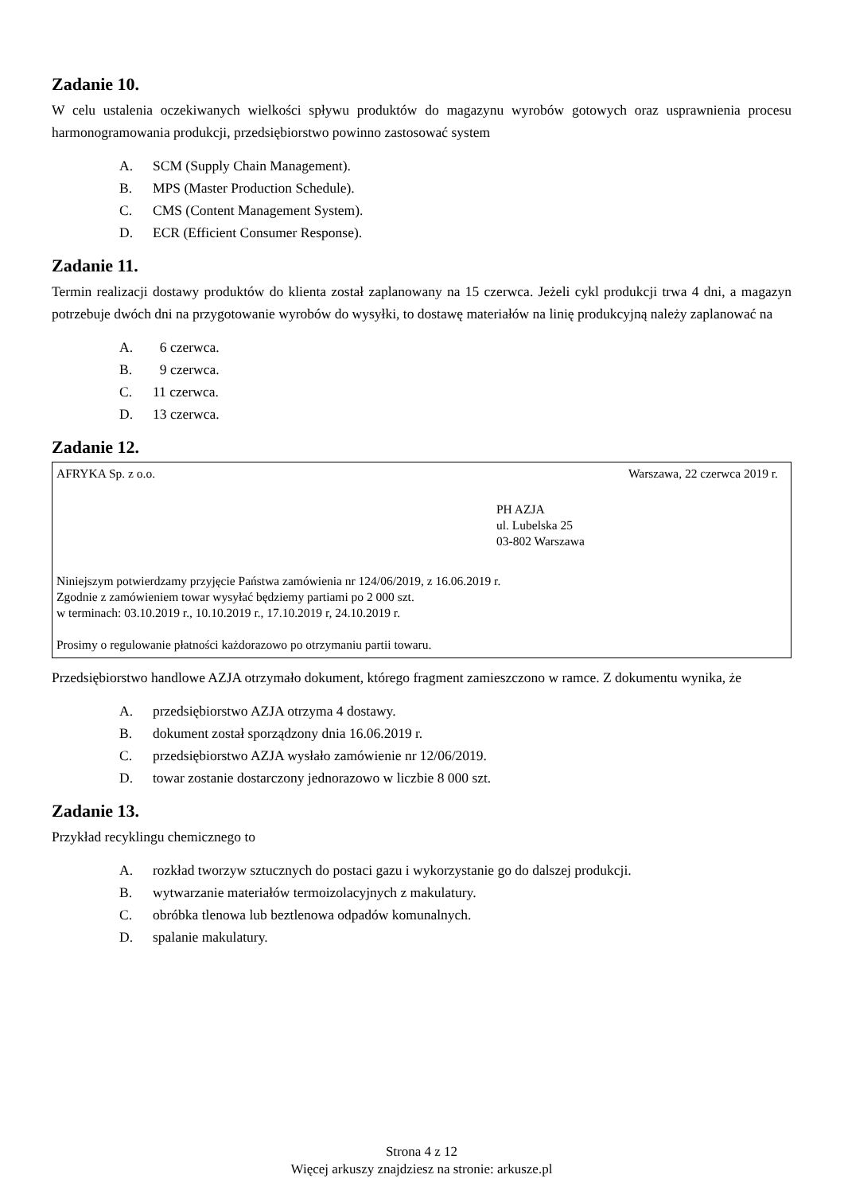Zadanie 10.
W celu ustalenia oczekiwanych wielkości spływu produktów do magazynu wyrobów gotowych oraz usprawnienia procesu harmonogramowania produkcji, przedsiębiorstwo powinno zastosować system
A. SCM (Supply Chain Management).
B. MPS (Master Production Schedule).
C. CMS (Content Management System).
D. ECR (Efficient Consumer Response).
Zadanie 11.
Termin realizacji dostawy produktów do klienta został zaplanowany na 15 czerwca. Jeżeli cykl produkcji trwa 4 dni, a magazyn potrzebuje dwóch dni na przygotowanie wyrobów do wysyłki, to dostawę materiałów na linię produkcyjną należy zaplanować na
A. 6 czerwca.
B. 9 czerwca.
C. 11 czerwca.
D. 13 czerwca.
Zadanie 12.
AFRYKA Sp. z o.o. Warszawa, 22 czerwca 2019 r.
PH AZJA
ul. Lubelska 25
03-802 Warszawa
Niniejszym potwierdzamy przyjęcie Państwa zamówienia nr 124/06/2019, z 16.06.2019 r.
Zgodnie z zamówieniem towar wysyłać będziemy partiami po 2 000 szt.
w terminach: 03.10.2019 r., 10.10.2019 r., 17.10.2019 r, 24.10.2019 r.
Prosimy o regulowanie płatności każdorazowo po otrzymaniu partii towaru.
Przedsiębiorstwo handlowe AZJA otrzymało dokument, którego fragment zamieszczono w ramce. Z dokumentu wynika, że
A. przedsiębiorstwo AZJA otrzyma 4 dostawy.
B. dokument został sporządzony dnia 16.06.2019 r.
C. przedsiębiorstwo AZJA wysłało zamówienie nr 12/06/2019.
D. towar zostanie dostarczony jednorazowo w liczbie 8 000 szt.
Zadanie 13.
Przykład recyklingu chemicznego to
A. rozkład tworzyw sztucznych do postaci gazu i wykorzystanie go do dalszej produkcji.
B. wytwarzanie materiałów termoizolacyjnych z makulatury.
C. obróbka tlenowa lub beztlenowa odpadów komunalnych.
D. spalanie makulatury.
Strona 4 z 12
Więcej arkuszy znajdziesz na stronie: arkusze.pl